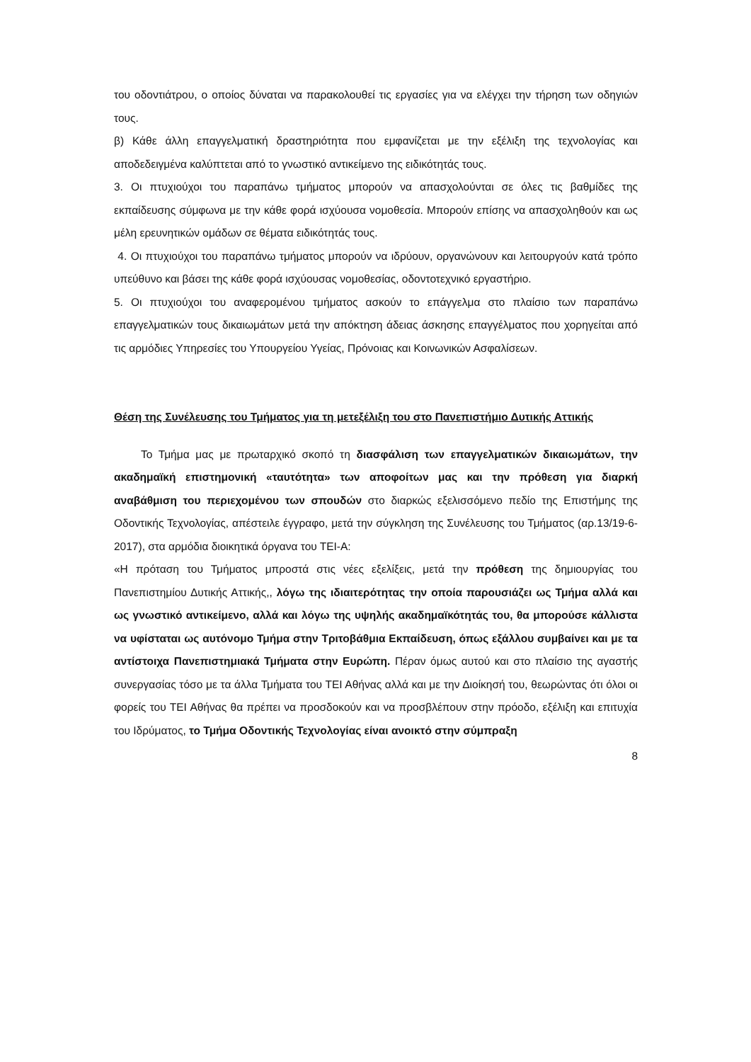του οδοντιάτρου, ο οποίος δύναται να παρακολουθεί τις εργασίες για να ελέγχει την τήρηση των οδηγιών τους.
β) Κάθε άλλη επαγγελματική δραστηριότητα που εμφανίζεται με την εξέλιξη της τεχνολογίας και αποδεδειγμένα καλύπτεται από το γνωστικό αντικείμενο της ειδικότητάς τους.
3. Οι πτυχιούχοι του παραπάνω τμήματος μπορούν να απασχολούνται σε όλες τις βαθμίδες της εκπαίδευσης σύμφωνα με την κάθε φορά ισχύουσα νομοθεσία. Μπορούν επίσης να απασχοληθούν και ως μέλη ερευνητικών ομάδων σε θέματα ειδικότητάς τους.
4. Οι πτυχιούχοι του παραπάνω τμήματος μπορούν να ιδρύουν, οργανώνουν και λειτουργούν κατά τρόπο υπεύθυνο και βάσει της κάθε φορά ισχύουσας νομοθεσίας, οδοντοτεχνικό εργαστήριο.
5. Οι πτυχιούχοι του αναφερομένου τμήματος ασκούν το επάγγελμα στο πλαίσιο των παραπάνω επαγγελματικών τους δικαιωμάτων μετά την απόκτηση άδειας άσκησης επαγγέλματος που χορηγείται από τις αρμόδιες Υπηρεσίες του Υπουργείου Υγείας, Πρόνοιας και Κοινωνικών Ασφαλίσεων.
Θέση της Συνέλευσης του Τμήματος για τη μετεξέλιξη του στο Πανεπιστήμιο Δυτικής Αττικής
Το Τμήμα μας με πρωταρχικό σκοπό τη διασφάλιση των επαγγελματικών δικαιωμάτων, την ακαδημαϊκή επιστημονική «ταυτότητα» των αποφοίτων μας και την πρόθεση για διαρκή αναβάθμιση του περιεχομένου των σπουδών στο διαρκώς εξελισσόμενο πεδίο της Επιστήμης της Οδοντικής Τεχνολογίας, απέστειλε έγγραφο, μετά την σύγκληση της Συνέλευσης του Τμήματος (αρ.13/19-6-2017), στα αρμόδια διοικητικά όργανα του ΤΕΙ-Α:
«Η πρόταση του Τμήματος μπροστά στις νέες εξελίξεις, μετά την πρόθεση της δημιουργίας του Πανεπιστημίου Δυτικής Αττικής,, λόγω της ιδιαιτερότητας την οποία παρουσιάζει ως Τμήμα αλλά και ως γνωστικό αντικείμενο, αλλά και λόγω της υψηλής ακαδημαϊκότητάς του, θα μπορούσε κάλλιστα να υφίσταται ως αυτόνομο Τμήμα στην Τριτοβάθμια Εκπαίδευση, όπως εξάλλου συμβαίνει και με τα αντίστοιχα Πανεπιστημιακά Τμήματα στην Ευρώπη. Πέραν όμως αυτού και στο πλαίσιο της αγαστής συνεργασίας τόσο με τα άλλα Τμήματα του ΤΕΙ Αθήνας αλλά και με την Διοίκησή του, θεωρώντας ότι όλοι οι φορείς του ΤΕΙ Αθήνας θα πρέπει να προσδοκούν και να προσβλέπουν στην πρόοδο, εξέλιξη και επιτυχία του Ιδρύματος, το Τμήμα Οδοντικής Τεχνολογίας είναι ανοικτό στην σύμπραξη
8